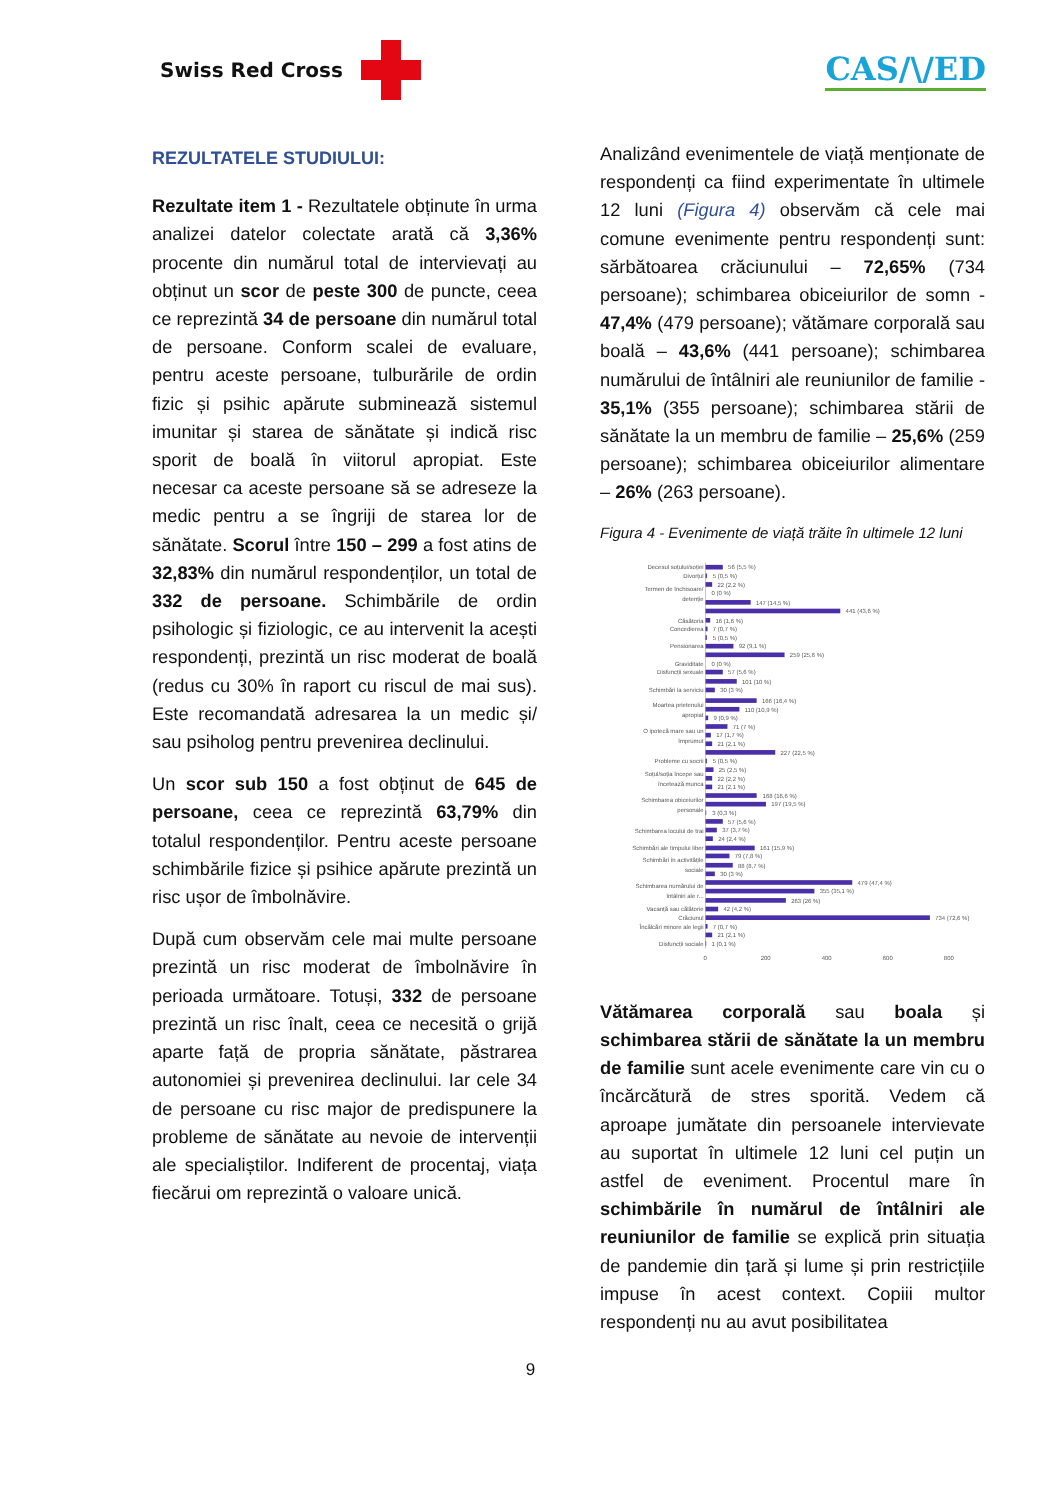Swiss Red Cross
CAS/\/ED
REZULTATELE STUDIULUI:
Rezultate item 1 - Rezultatele obținute în urma analizei datelor colectate arată că 3,36% procente din numărul total de intervievați au obținut un scor de peste 300 de puncte, ceea ce reprezintă 34 de persoane din numărul total de persoane. Conform scalei de evaluare, pentru aceste persoane, tulburările de ordin fizic și psihic apărute subminează sistemul imunitar și starea de sănătate și indică risc sporit de boală în viitorul apropiat. Este necesar ca aceste persoane să se adreseze la medic pentru a se îngriji de starea lor de sănătate. Scorul între 150 – 299 a fost atins de 32,83% din numărul respondenților, un total de 332 de persoane. Schimbările de ordin psihologic și fiziologic, ce au intervenit la acești respondenți, prezintă un risc moderat de boală (redus cu 30% în raport cu riscul de mai sus). Este recomandată adresarea la un medic și/ sau psiholog pentru prevenirea declinului.
Un scor sub 150 a fost obținut de 645 de persoane, ceea ce reprezintă 63,79% din totalul respondenților. Pentru aceste persoane schimbările fizice și psihice apărute prezintă un risc ușor de îmbolnăvire.
După cum observăm cele mai multe persoane prezintă un risc moderat de îmbolnăvire în perioada următoare. Totuși, 332 de persoane prezintă un risc înalt, ceea ce necesită o grijă aparte față de propria sănătate, păstrarea autonomiei și prevenirea declinului. Iar cele 34 de persoane cu risc major de predispunere la probleme de sănătate au nevoie de intervenții ale specialiștilor. Indiferent de procentaj, viața fiecărui om reprezintă o valoare unică.
Analizând evenimentele de viață menționate de respondenți ca fiind experimentate în ultimele 12 luni (Figura 4) observăm că cele mai comune evenimente pentru respondenți sunt: sărbătoarea crăciunului – 72,65% (734 persoane); schimbarea obiceiurilor de somn - 47,4% (479 persoane); vătămare corporală sau boală – 43,6% (441 persoane); schimbarea numărului de întâlniri ale reuniunilor de familie - 35,1% (355 persoane); schimbarea stării de sănătate la un membru de familie – 25,6% (259 persoane); schimbarea obiceiurilor alimentare – 26% (263 persoane).
Figura 4 - Evenimente de viață trăite în ultimele 12 luni
Decesul soțului/soției
Divorțul
Termen de închisoare/
detenție
Căsătoria
Concedierea
Pensionarea
Graviditate
Disfuncții sexuale
Schimbări la serviciu
Moartea prietenului
apropiat
O ipotecă mare sau un
împrumut
Probleme cu socrii
Soțul/soția începe sau
încetează munca
Schimbarea obiceiurilor
personale
Schimbarea locului de trai
Schimbări ale timpului liber
Schimbări în activitățile
sociale
Schimbarea numărului de
întâlniri ale r...
Vacanță sau călătorie
Crăciunul
Încălcări minore ale legii
Disfuncții sociale
56 (5,5 %)
5 (0,5 %)
22 (2,2 %)
0 (0 %)
147 (14,5 %)
441 (43,6 %)
16 (1,6 %)
7 (0,7 %)
5 (0,5 %)
92 (9,1 %)
259 (25,6 %)
0 (0 %)
57 (5,6 %)
101 (10 %)
30 (3 %)
166 (16,4 %)
110 (10,9 %)
9 (0,9 %)
71 (7 %)
17 (1,7 %)
21 (2,1 %)
227 (22,5 %)
5 (0,5 %)
25 (2,5 %)
22 (2,2 %)
21 (2,1 %)
168 (16,6 %)
197 (19,5 %)
3 (0,3 %)
57 (5,6 %)
37 (3,7 %)
24 (2,4 %)
161 (15,9 %)
79 (7,8 %)
88 (8,7 %)
30 (3 %)
479 (47,4 %)
355 (35,1 %)
263 (26 %)
42 (4,2 %)
734 (72,6 %)
7 (0,7 %)
21 (2,1 %)
1 (0,1 %)
0
200
400
600
800
Vătămarea corporală sau boala și schimbarea stării de sănătate la un membru de familie sunt acele evenimente care vin cu o încărcătură de stres sporită. Vedem că aproape jumătate din persoanele intervievate au suportat în ultimele 12 luni cel puțin un astfel de eveniment. Procentul mare în schimbările în numărul de întâlniri ale reuniunilor de familie se explică prin situația de pandemie din țară și lume și prin restricțiile impuse în acest context. Copiii multor respondenți nu au avut posibilitatea
9